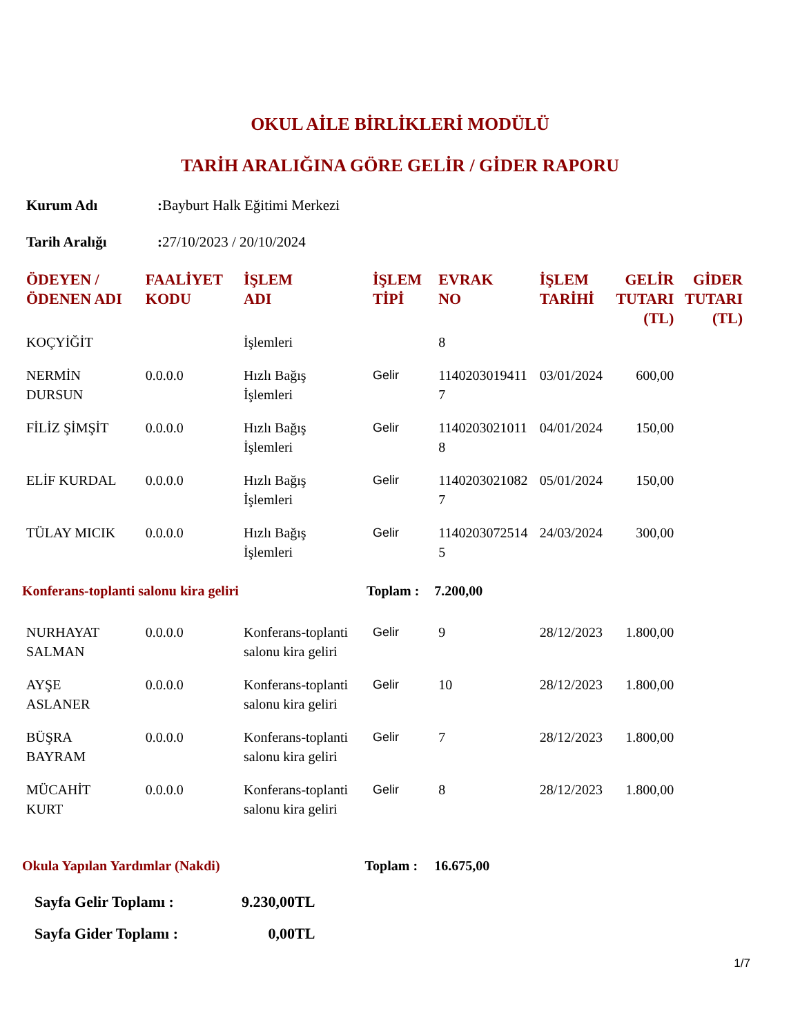OKUL AİLE BİRLİKLERİ MODÜLÜ
TARİH ARALIĞINA GÖRE GELİR / GİDER RAPORU
Kurum Adı: Bayburt Halk Eğitimi Merkezi
Tarih Aralığı: 27/10/2023 / 20/10/2024
| ÖDEYEN / ÖDENEN ADI | FAALİYET KODU | İŞLEM ADI | İŞLEM TİPİ | EVRAK NO | İŞLEM TARİHİ | GELİR TUTARI (TL) | GİDER TUTARI (TL) |
| --- | --- | --- | --- | --- | --- | --- | --- |
| KOÇYİĞİT | | İşlemleri | | 8 | | | |
| NERMİN DURSUN | 0.0.0.0 | Hızlı Bağış İşlemleri | Gelir | 1140203019411 7 | 03/01/2024 | 600,00 | |
| FİLİZ ŞİMŞİT | 0.0.0.0 | Hızlı Bağış İşlemleri | Gelir | 1140203021011 8 | 04/01/2024 | 150,00 | |
| ELİF KURDAL | 0.0.0.0 | Hızlı Bağış İşlemleri | Gelir | 1140203021082 7 | 05/01/2024 | 150,00 | |
| TÜLAY MICIK | 0.0.0.0 | Hızlı Bağış İşlemleri | Gelir | 1140203072514 5 | 24/03/2024 | 300,00 | |
| Konferans-toplanti salonu kira geliri Toplam : | | | | 7.200,00 | | | |
| NURHAYAT SALMAN | 0.0.0.0 | Konferans-toplanti salonu kira geliri | Gelir | 9 | 28/12/2023 | 1.800,00 | |
| AYŞE ASLANER | 0.0.0.0 | Konferans-toplanti salonu kira geliri | Gelir | 10 | 28/12/2023 | 1.800,00 | |
| BÜŞRA BAYRAM | 0.0.0.0 | Konferans-toplanti salonu kira geliri | Gelir | 7 | 28/12/2023 | 1.800,00 | |
| MÜCAHİT KURT | 0.0.0.0 | Konferans-toplanti salonu kira geliri | Gelir | 8 | 28/12/2023 | 1.800,00 | |
| Okula Yapılan Yardımlar (Nakdi) Toplam : | | | | 16.675,00 | | | |
Sayfa Gelir Toplamı : 9.230,00TL
Sayfa Gider Toplamı : 0,00TL
1/7